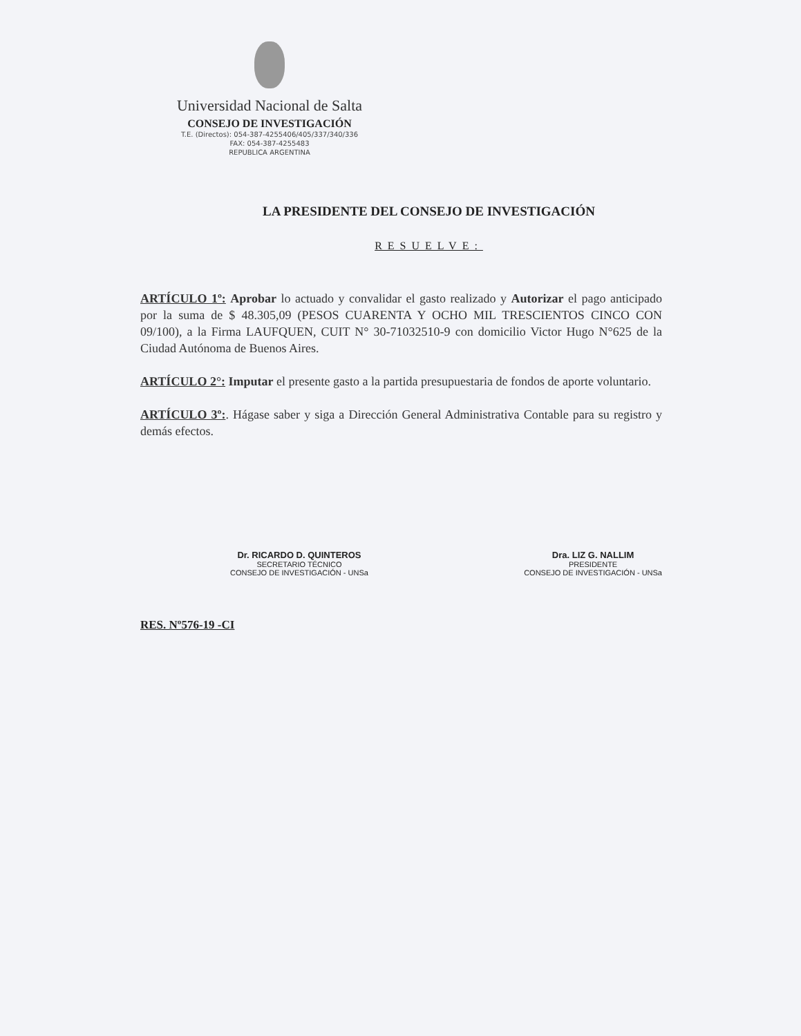Universidad Nacional de Salta
CONSEJO DE INVESTIGACIÓN
T.E. (Directos): 054-387-4255406/405/337/340/336
FAX: 054-387-4255483
REPUBLICA ARGENTINA
LA PRESIDENTE DEL CONSEJO DE INVESTIGACIÓN
RESUELVE:
ARTÍCULO 1º: Aprobar lo actuado y convalidar el gasto realizado y Autorizar el pago anticipado por la suma de $ 48.305,09 (PESOS CUARENTA Y OCHO MIL TRESCIENTOS CINCO CON 09/100), a la Firma LAUFQUEN, CUIT N° 30-71032510-9 con domicilio Victor Hugo N°625 de la Ciudad Autónoma de Buenos Aires.
ARTÍCULO 2°: Imputar el presente gasto a la partida presupuestaria de fondos de aporte voluntario.
ARTÍCULO 3º:. Hágase saber y siga a Dirección General Administrativa Contable para su registro y demás efectos.
Dr. RICARDO D. QUINTEROS
SECRETARIO TÉCNICO
CONSEJO DE INVESTIGACIÓN - UNSa
Dra. LIZ G. NALLIM
PRESIDENTE
CONSEJO DE INVESTIGACIÓN - UNSa
RES. Nº576-19 -CI